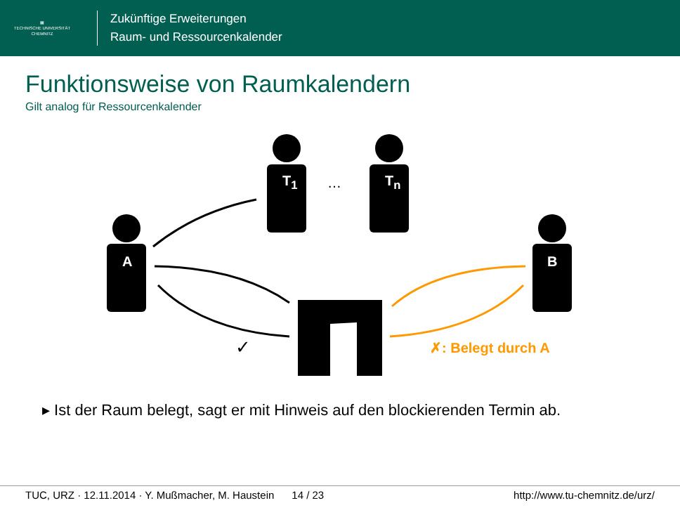▦
TECHNISCHE UNIVERSITÄT
CHEMNITZ
Zukünftige Erweiterungen
Raum- und Ressourcenkalender
Funktionsweise von Raumkalendern
Gilt analog für Ressourcenkalender
T<sub>1</sub> … T<sub>n</sub>
A B
✓ ✗: Belegt durch A
▸ Ist der Raum belegt, sagt er mit Hinweis auf den blockierenden Termin ab.
TUC, URZ · 12.11.2014 · Y. Mußmacher, M. Haustein 14 / 23 http://www.tu-chemnitz.de/urz/